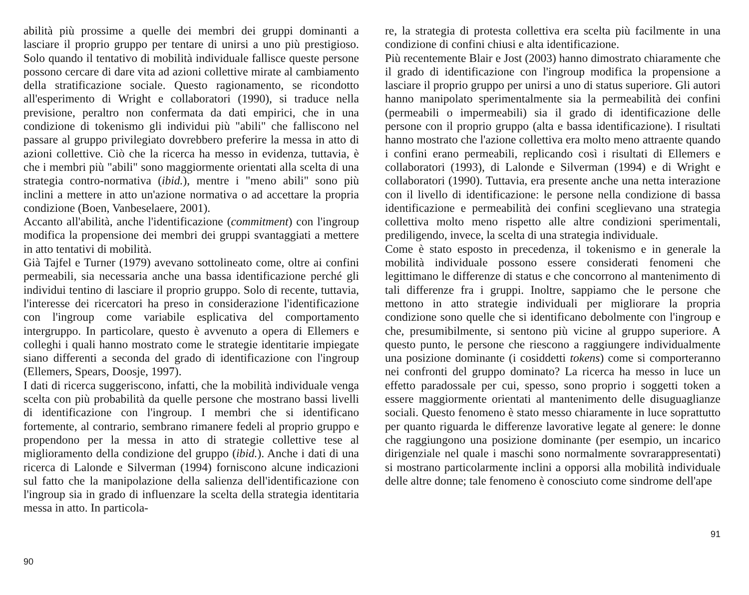abilità più prossime a quelle dei membri dei gruppi dominanti a lasciare il proprio gruppo per tentare di unirsi a uno più prestigioso. Solo quando il tentativo di mobilità individuale fallisce queste persone possono cercare di dare vita ad azioni collettive mirate al cambiamento della stratificazione sociale. Questo ragionamento, se ricondotto all'esperimento di Wright e collaboratori (1990), si traduce nella previsione, peraltro non confermata da dati empirici, che in una condizione di tokenismo gli individui più "abili" che falliscono nel passare al gruppo privilegiato dovrebbero preferire la messa in atto di azioni collettive. Ciò che la ricerca ha messo in evidenza, tuttavia, è che i membri più "abili" sono maggiormente orientati alla scelta di una strategia contro-normativa (ibid.), mentre i "meno abili" sono più inclini a mettere in atto un'azione normativa o ad accettare la propria condizione (Boen, Vanbeselaere, 2001).
Accanto all'abilità, anche l'identificazione (commitment) con l'ingroup modifica la propensione dei membri dei gruppi svantaggiati a mettere in atto tentativi di mobilità.
Già Tajfel e Turner (1979) avevano sottolineato come, oltre ai confini permeabili, sia necessaria anche una bassa identificazione perché gli individui tentino di lasciare il proprio gruppo. Solo di recente, tuttavia, l'interesse dei ricercatori ha preso in considerazione l'identificazione con l'ingroup come variabile esplicativa del comportamento intergruppo. In particolare, questo è avvenuto a opera di Ellemers e colleghi i quali hanno mostrato come le strategie identitarie impiegate siano differenti a seconda del grado di identificazione con l'ingroup (Ellemers, Spears, Doosje, 1997).
I dati di ricerca suggeriscono, infatti, che la mobilità individuale venga scelta con più probabilità da quelle persone che mostrano bassi livelli di identificazione con l'ingroup. I membri che si identificano fortemente, al contrario, sembrano rimanere fedeli al proprio gruppo e propendono per la messa in atto di strategie collettive tese al miglioramento della condizione del gruppo (ibid.). Anche i dati di una ricerca di Lalonde e Silverman (1994) forniscono alcune indicazioni sul fatto che la manipolazione della salienza dell'identificazione con l'ingroup sia in grado di influenzare la scelta della strategia identitaria messa in atto. In particola-
90
re, la strategia di protesta collettiva era scelta più facilmente in una condizione di confini chiusi e alta identificazione.
Più recentemente Blair e Jost (2003) hanno dimostrato chiaramente che il grado di identificazione con l'ingroup modifica la propensione a lasciare il proprio gruppo per unirsi a uno di status superiore. Gli autori hanno manipolato sperimentalmente sia la permeabilità dei confini (permeabili o impermeabili) sia il grado di identificazione delle persone con il proprio gruppo (alta e bassa identificazione). I risultati hanno mostrato che l'azione collettiva era molto meno attraente quando i confini erano permeabili, replicando così i risultati di Ellemers e collaboratori (1993), di Lalonde e Silverman (1994) e di Wright e collaboratori (1990). Tuttavia, era presente anche una netta interazione con il livello di identificazione: le persone nella condizione di bassa identificazione e permeabilità dei confini sceglievano una strategia collettiva molto meno rispetto alle altre condizioni sperimentali, prediligendo, invece, la scelta di una strategia individuale.
Come è stato esposto in precedenza, il tokenismo e in generale la mobilità individuale possono essere considerati fenomeni che legittimano le differenze di status e che concorrono al mantenimento di tali differenze fra i gruppi. Inoltre, sappiamo che le persone che mettono in atto strategie individuali per migliorare la propria condizione sono quelle che si identificano debolmente con l'ingroup e che, presumibilmente, si sentono più vicine al gruppo superiore. A questo punto, le persone che riescono a raggiungere individualmente una posizione dominante (i cosiddetti tokens) come si comporteranno nei confronti del gruppo dominato? La ricerca ha messo in luce un effetto paradossale per cui, spesso, sono proprio i soggetti token a essere maggiormente orientati al mantenimento delle disuguaglianze sociali. Questo fenomeno è stato messo chiaramente in luce soprattutto per quanto riguarda le differenze lavorative legate al genere: le donne che raggiungono una posizione dominante (per esempio, un incarico dirigenziale nel quale i maschi sono normalmente sovrarappresentati) si mostrano particolarmente inclini a opporsi alla mobilità individuale delle altre donne; tale fenomeno è conosciuto come sindrome dell'ape
91